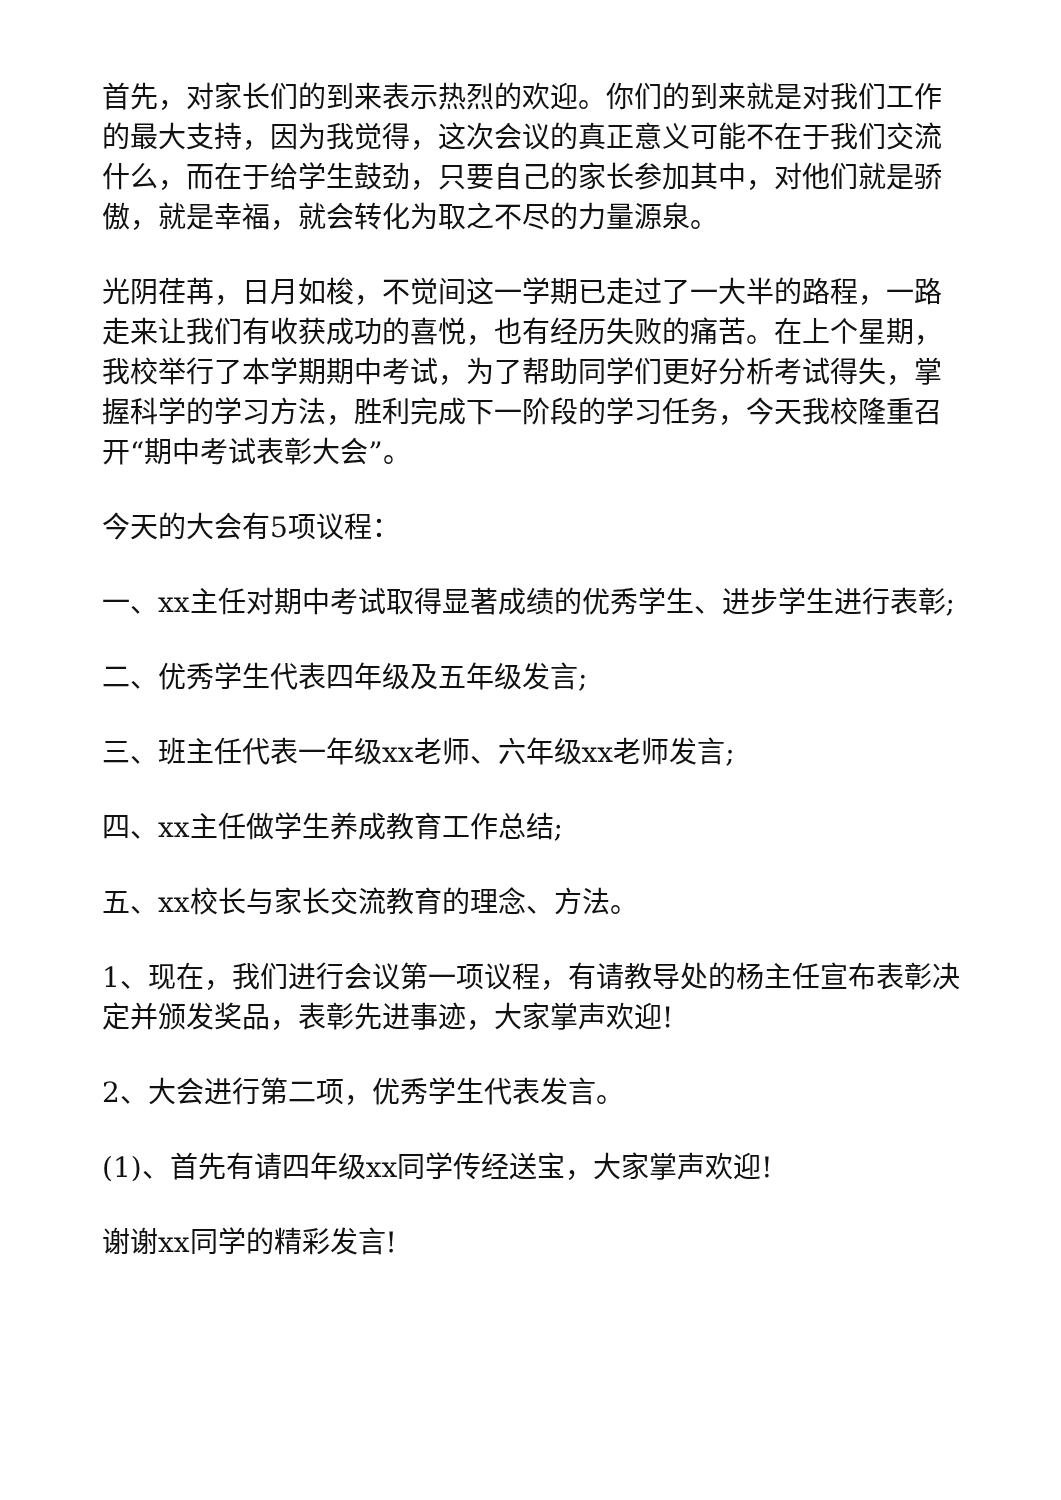首先，对家长们的到来表示热烈的欢迎。你们的到来就是对我们工作的最大支持，因为我觉得，这次会议的真正意义可能不在于我们交流什么，而在于给学生鼓劲，只要自己的家长参加其中，对他们就是骄傲，就是幸福，就会转化为取之不尽的力量源泉。
光阴荏苒，日月如梭，不觉间这一学期已走过了一大半的路程，一路走来让我们有收获成功的喜悦，也有经历失败的痛苦。在上个星期，我校举行了本学期期中考试，为了帮助同学们更好分析考试得失，掌握科学的学习方法，胜利完成下一阶段的学习任务，今天我校隆重召开“期中考试表彰大会”。
今天的大会有5项议程：
一、xx主任对期中考试取得显著成绩的优秀学生、进步学生进行表彰;
二、优秀学生代表四年级及五年级发言;
三、班主任代表一年级xx老师、六年级xx老师发言;
四、xx主任做学生养成教育工作总结;
五、xx校长与家长交流教育的理念、方法。
1、现在，我们进行会议第一项议程，有请教导处的杨主任宣布表彰决定并颁发奖品，表彰先进事迹，大家掌声欢迎!
2、大会进行第二项，优秀学生代表发言。
(1)、首先有请四年级xx同学传经送宝，大家掌声欢迎!
谢谢xx同学的精彩发言!